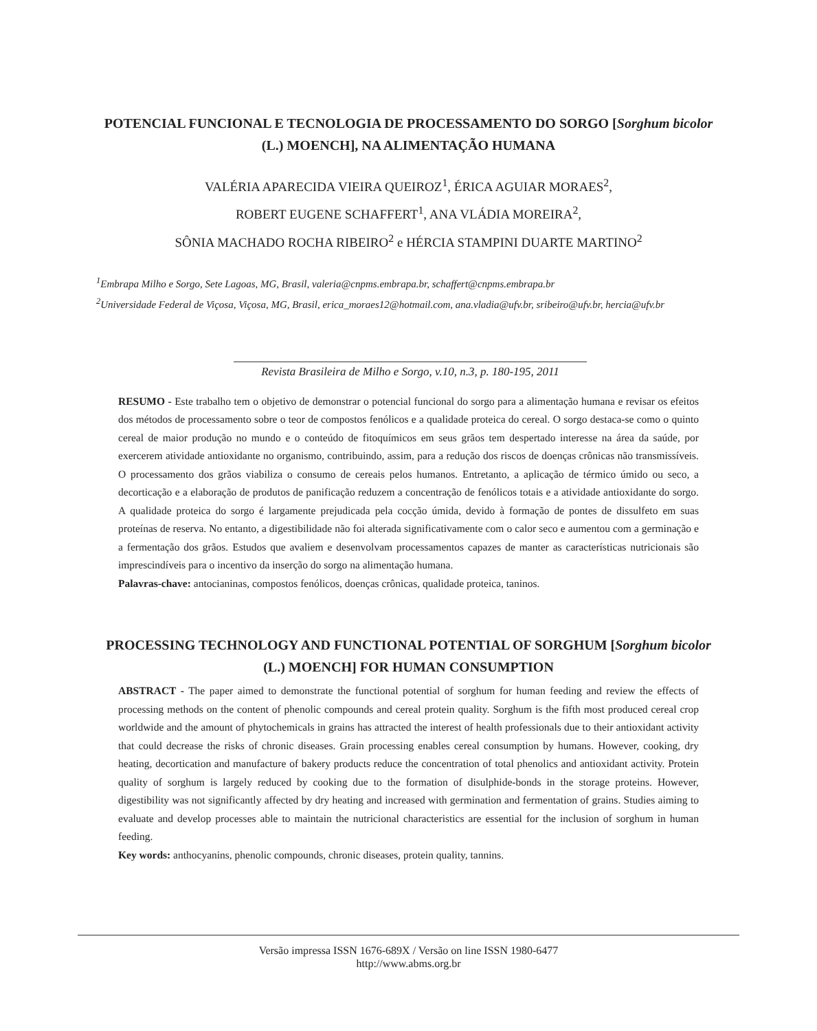POTENCIAL FUNCIONAL E TECNOLOGIA DE PROCESSAMENTO DO SORGO [Sorghum bicolor (L.) MOENCH], NA ALIMENTAÇÃO HUMANA
VALÉRIA APARECIDA VIEIRA QUEIROZ<sup>1</sup>, ÉRICA AGUIAR MORAES<sup>2</sup>,
ROBERT EUGENE SCHAFFERT<sup>1</sup>, ANA VLÁDIA MOREIRA<sup>2</sup>,
SÔNIA MACHADO ROCHA RIBEIRO<sup>2</sup> e HÉRCIA STAMPINI DUARTE MARTINO<sup>2</sup>
<sup>1</sup> Embrapa Milho e Sorgo, Sete Lagoas, MG, Brasil, valeria@cnpms.embrapa.br, schaffert@cnpms.embrapa.br
<sup>2</sup> Universidade Federal de Viçosa, Viçosa, MG, Brasil, erica_moraes12@hotmail.com, ana.vladia@ufv.br, sribeiro@ufv.br, hercia@ufv.br
Revista Brasileira de Milho e Sorgo, v.10, n.3, p. 180-195, 2011
RESUMO - Este trabalho tem o objetivo de demonstrar o potencial funcional do sorgo para a alimentação humana e revisar os efeitos dos métodos de processamento sobre o teor de compostos fenólicos e a qualidade proteica do cereal. O sorgo destaca-se como o quinto cereal de maior produção no mundo e o conteúdo de fitoquímicos em seus grãos tem despertado interesse na área da saúde, por exercerem atividade antioxidante no organismo, contribuindo, assim, para a redução dos riscos de doenças crônicas não transmissíveis. O processamento dos grãos viabiliza o consumo de cereais pelos humanos. Entretanto, a aplicação de térmico úmido ou seco, a decorticação e a elaboração de produtos de panificação reduzem a concentração de fenólicos totais e a atividade antioxidante do sorgo. A qualidade proteica do sorgo é largamente prejudicada pela cocção úmida, devido à formação de pontes de dissulfeto em suas proteínas de reserva. No entanto, a digestibilidade não foi alterada significativamente com o calor seco e aumentou com a germinação e a fermentação dos grãos. Estudos que avaliem e desenvolvam processamentos capazes de manter as características nutricionais são imprescindíveis para o incentivo da inserção do sorgo na alimentação humana.
Palavras-chave: antocianinas, compostos fenólicos, doenças crônicas, qualidade proteica, taninos.
PROCESSING TECHNOLOGY AND FUNCTIONAL POTENTIAL OF SORGHUM [Sorghum bicolor (L.) MOENCH] FOR HUMAN CONSUMPTION
ABSTRACT - The paper aimed to demonstrate the functional potential of sorghum for human feeding and review the effects of processing methods on the content of phenolic compounds and cereal protein quality. Sorghum is the fifth most produced cereal crop worldwide and the amount of phytochemicals in grains has attracted the interest of health professionals due to their antioxidant activity that could decrease the risks of chronic diseases. Grain processing enables cereal consumption by humans. However, cooking, dry heating, decortication and manufacture of bakery products reduce the concentration of total phenolics and antioxidant activity. Protein quality of sorghum is largely reduced by cooking due to the formation of disulphide-bonds in the storage proteins. However, digestibility was not significantly affected by dry heating and increased with germination and fermentation of grains. Studies aiming to evaluate and develop processes able to maintain the nutricional characteristics are essential for the inclusion of sorghum in human feeding.
Key words: anthocyanins, phenolic compounds, chronic diseases, protein quality, tannins.
Versão impressa ISSN 1676-689X / Versão on line ISSN 1980-6477
http://www.abms.org.br